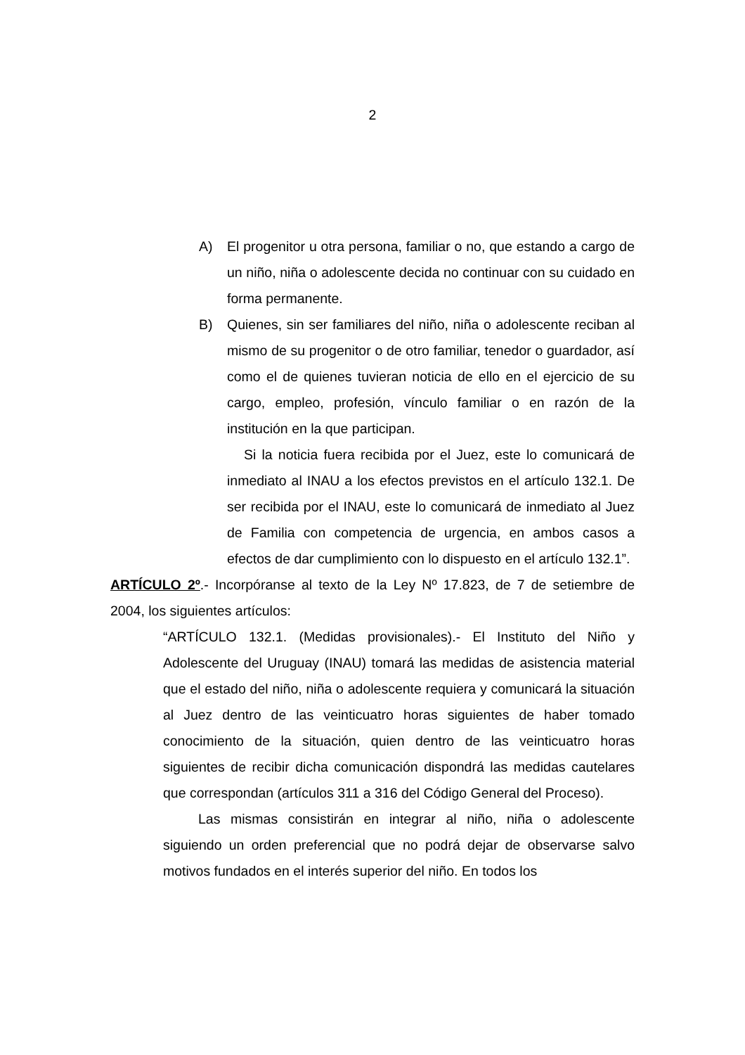2
A) El progenitor u otra persona, familiar o no, que estando a cargo de un niño, niña o adolescente decida no continuar con su cuidado en forma permanente.
B) Quienes, sin ser familiares del niño, niña o adolescente reciban al mismo de su progenitor o de otro familiar, tenedor o guardador, así como el de quienes tuvieran noticia de ello en el ejercicio de su cargo, empleo, profesión, vínculo familiar o en razón de la institución en la que participan.
Si la noticia fuera recibida por el Juez, este lo comunicará de inmediato al INAU a los efectos previstos en el artículo 132.1. De ser recibida por el INAU, este lo comunicará de inmediato al Juez de Familia con competencia de urgencia, en ambos casos a efectos de dar cumplimiento con lo dispuesto en el artículo 132.1”.
ARTÍCULO 2º.- Incorpóranse al texto de la Ley Nº 17.823, de 7 de setiembre de 2004, los siguientes artículos:
“ARTÍCULO 132.1. (Medidas provisionales).- El Instituto del Niño y Adolescente del Uruguay (INAU) tomará las medidas de asistencia material que el estado del niño, niña o adolescente requiera y comunicará la situación al Juez dentro de las veinticuatro horas siguientes de haber tomado conocimiento de la situación, quien dentro de las veinticuatro horas siguientes de recibir dicha comunicación dispondrá las medidas cautelares que correspondan (artículos 311 a 316 del Código General del Proceso).
Las mismas consistirán en integrar al niño, niña o adolescente siguiendo un orden preferencial que no podrá dejar de observarse salvo motivos fundados en el interés superior del niño. En todos los